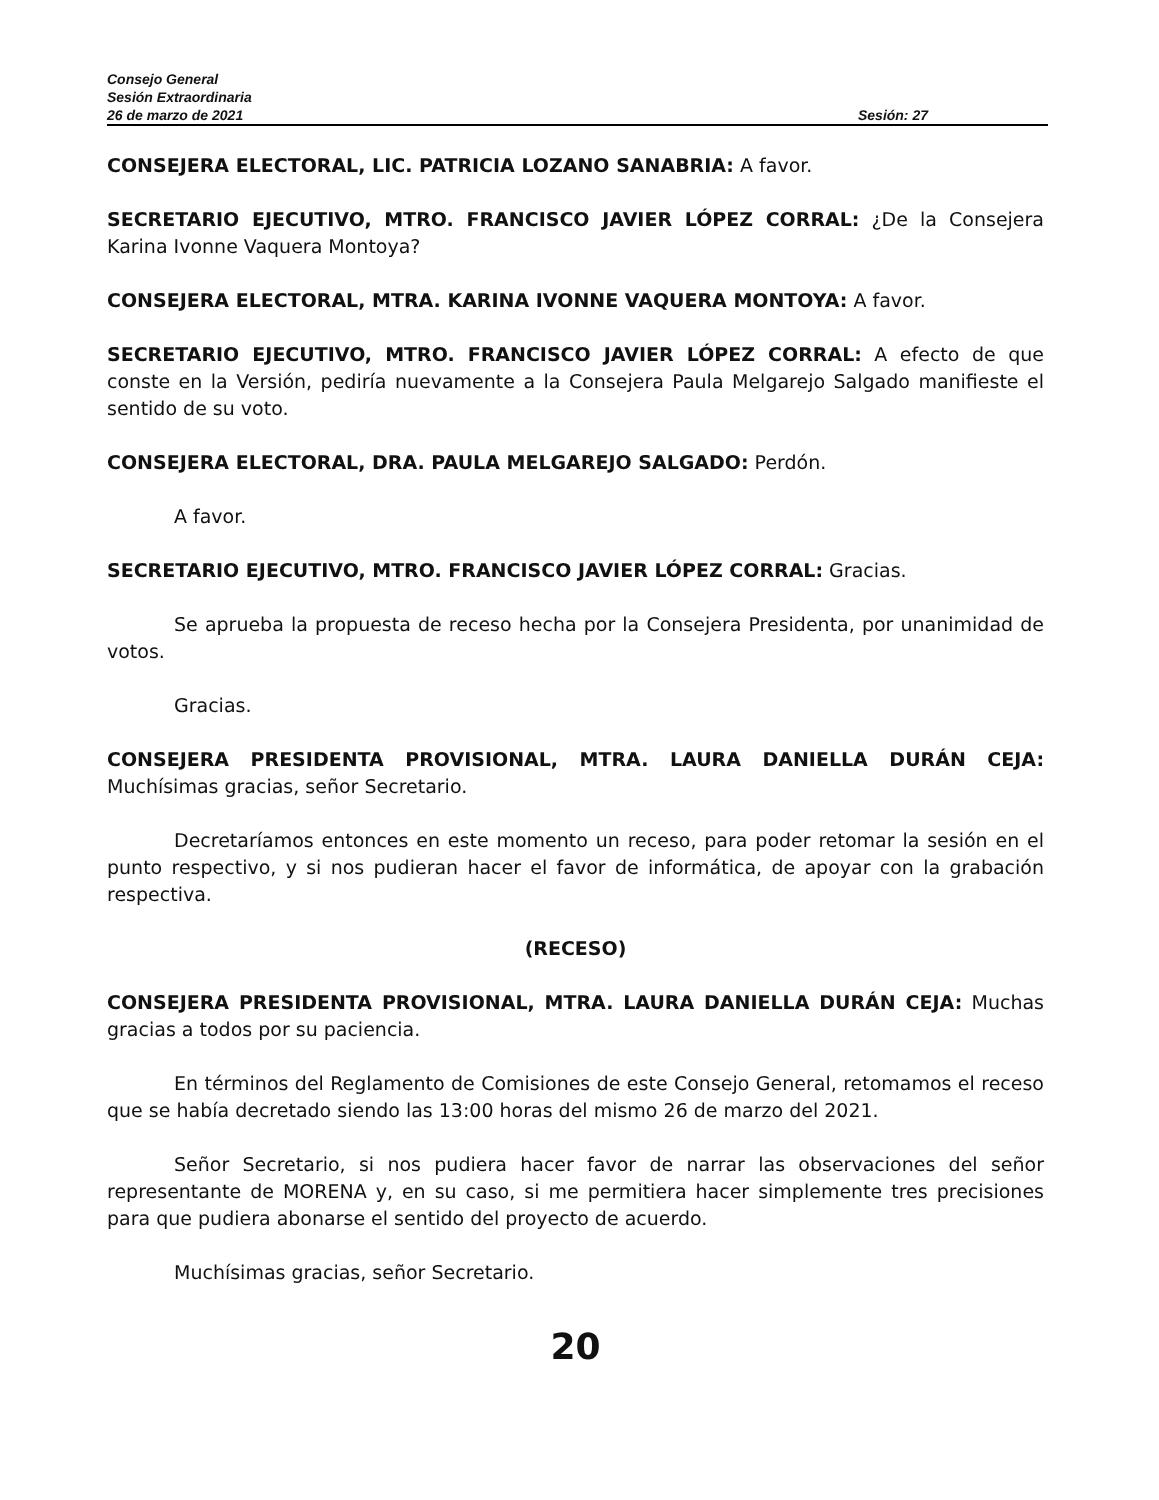Consejo General
Sesión Extraordinaria
26 de marzo de 2021 Sesión: 27
CONSEJERA ELECTORAL, LIC. PATRICIA LOZANO SANABRIA: A favor.
SECRETARIO EJECUTIVO, MTRO. FRANCISCO JAVIER LÓPEZ CORRAL: ¿De la Consejera Karina Ivonne Vaquera Montoya?
CONSEJERA ELECTORAL, MTRA. KARINA IVONNE VAQUERA MONTOYA: A favor.
SECRETARIO EJECUTIVO, MTRO. FRANCISCO JAVIER LÓPEZ CORRAL: A efecto de que conste en la Versión, pediría nuevamente a la Consejera Paula Melgarejo Salgado manifieste el sentido de su voto.
CONSEJERA ELECTORAL, DRA. PAULA MELGAREJO SALGADO: Perdón.
A favor.
SECRETARIO EJECUTIVO, MTRO. FRANCISCO JAVIER LÓPEZ CORRAL: Gracias.
Se aprueba la propuesta de receso hecha por la Consejera Presidenta, por unanimidad de votos.
Gracias.
CONSEJERA PRESIDENTA PROVISIONAL, MTRA. LAURA DANIELLA DURÁN CEJA: Muchísimas gracias, señor Secretario.
Decretaríamos entonces en este momento un receso, para poder retomar la sesión en el punto respectivo, y si nos pudieran hacer el favor de informática, de apoyar con la grabación respectiva.
(RECESO)
CONSEJERA PRESIDENTA PROVISIONAL, MTRA. LAURA DANIELLA DURÁN CEJA: Muchas gracias a todos por su paciencia.
En términos del Reglamento de Comisiones de este Consejo General, retomamos el receso que se había decretado siendo las 13:00 horas del mismo 26 de marzo del 2021.
Señor Secretario, si nos pudiera hacer favor de narrar las observaciones del señor representante de MORENA y, en su caso, si me permitiera hacer simplemente tres precisiones para que pudiera abonarse el sentido del proyecto de acuerdo.
Muchísimas gracias, señor Secretario.
20